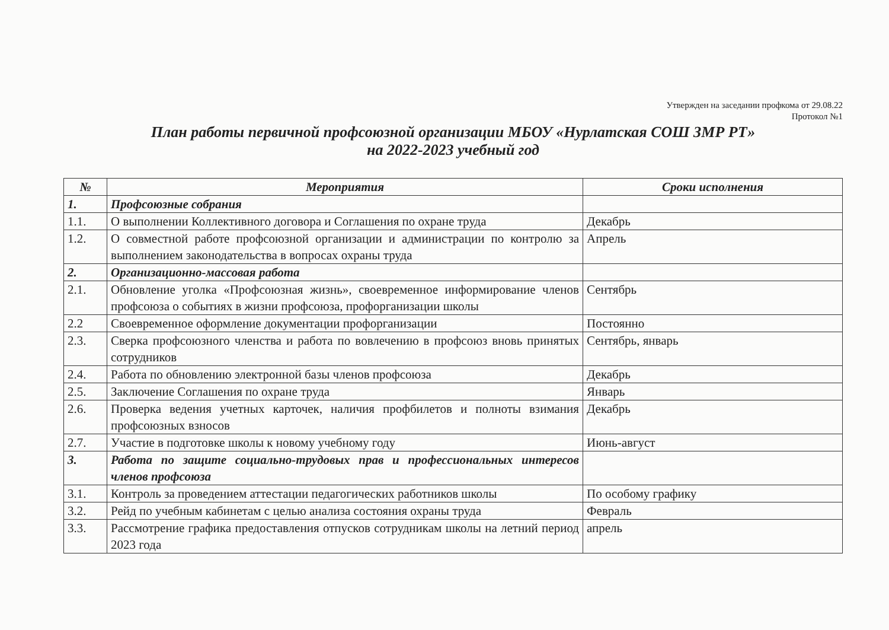Утвержден на заседании профкома от 29.08.22
Протокол №1
План работы первичной профсоюзной организации МБОУ «Нурлатская СОШ ЗМР РТ»
на 2022-2023 учебный год
| № | Мероприятия | Сроки исполнения |
| --- | --- | --- |
| 1. | Профсоюзные собрания | |
| 1.1. | О выполнении Коллективного договора и Соглашения по охране труда | Декабрь |
| 1.2. | О совместной работе профсоюзной организации и администрации по контролю за выполнением законодательства в вопросах охраны труда | Апрель |
| 2. | Организационно-массовая работа | |
| 2.1. | Обновление уголка «Профсоюзная жизнь», своевременное информирование членов профсоюза о событиях в жизни профсоюза, профорганизации школы | Сентябрь |
| 2.2 | Своевременное оформление документации профорганизации | Постоянно |
| 2.3. | Сверка профсоюзного членства и работа по вовлечению в профсоюз вновь принятых сотрудников | Сентябрь, январь |
| 2.4. | Работа по обновлению электронной базы членов профсоюза | Декабрь |
| 2.5. | Заключение Соглашения по охране труда | Январь |
| 2.6. | Проверка ведения учетных карточек, наличия профбилетов и полноты взимания профсоюзных взносов | Декабрь |
| 2.7. | Участие в подготовке школы к новому учебному году | Июнь-август |
| 3. | Работа по защите социально-трудовых прав и профессиональных интересов членов профсоюза | |
| 3.1. | Контроль за проведением аттестации педагогических работников школы | По особому графику |
| 3.2. | Рейд по учебным кабинетам с целью анализа состояния охраны труда | Февраль |
| 3.3. | Рассмотрение графика предоставления отпусков сотрудникам школы на летний период 2023 года | апрель |